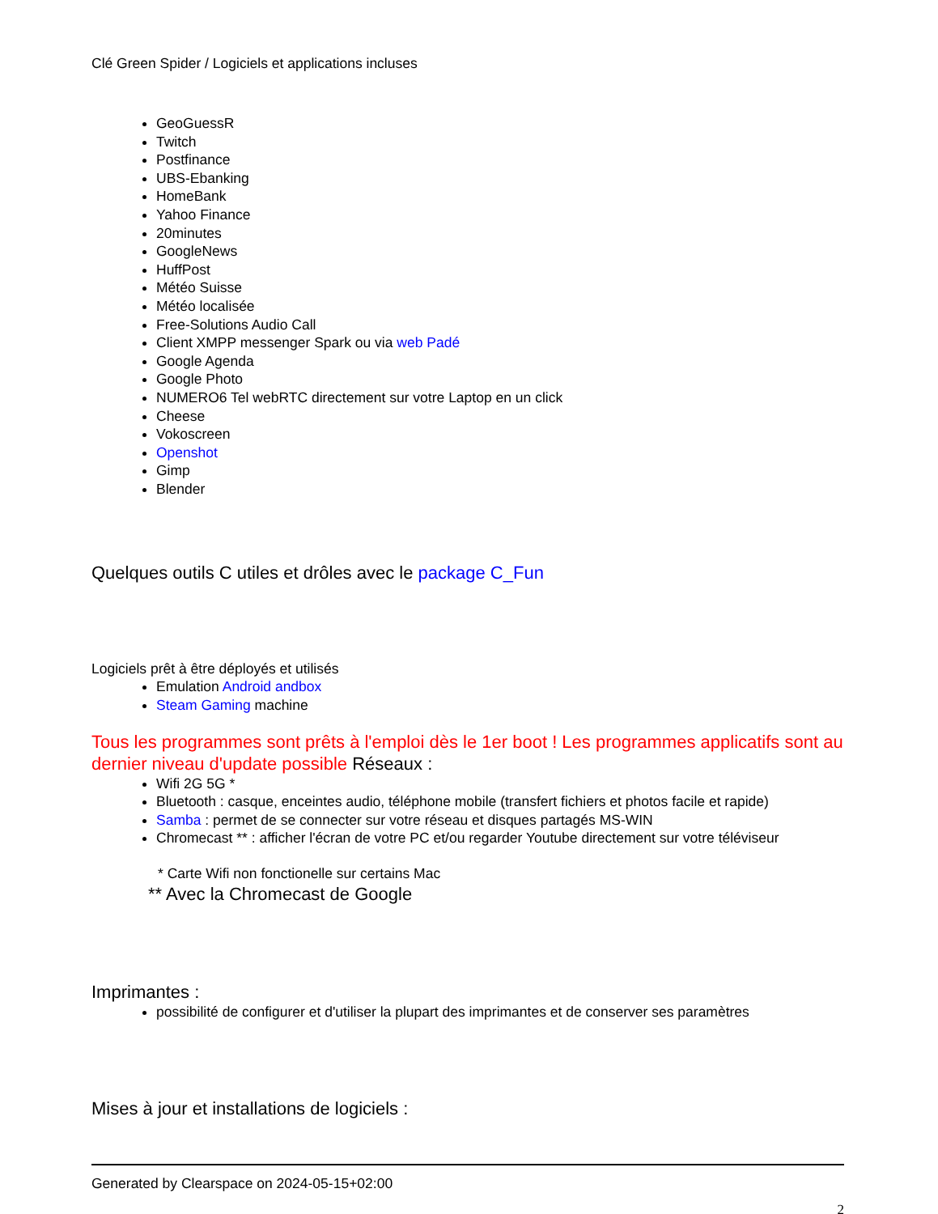Clé Green Spider / Logiciels et applications incluses
GeoGuessR
Twitch
Postfinance
UBS-Ebanking
HomeBank
Yahoo Finance
20minutes
GoogleNews
HuffPost
Météo Suisse
Météo localisée
Free-Solutions Audio Call
Client XMPP messenger Spark ou via web Padé
Google Agenda
Google Photo
NUMERO6 Tel webRTC directement sur votre Laptop en un click
Cheese
Vokoscreen
Openshot
Gimp
Blender
Quelques outils C utiles et drôles avec le package C_Fun
Logiciels prêt à être déployés et utilisés
Emulation Android andbox
Steam Gaming machine
Tous les programmes sont prêts à l'emploi dès le 1er boot ! Les programmes applicatifs sont au dernier niveau d'update possible Réseaux :
Wifi 2G 5G *
Bluetooth : casque, enceintes audio, téléphone mobile (transfert fichiers et photos facile et rapide)
Samba : permet de se connecter sur votre réseau et disques partagés MS-WIN
Chromecast ** : afficher l'écran de votre PC et/ou regarder Youtube directement sur votre téléviseur
* Carte Wifi non fonctionelle sur certains Mac
** Avec la Chromecast de Google
Imprimantes :
possibilité de configurer et d'utiliser la plupart des imprimantes et de conserver ses paramètres
Mises à jour et installations de logiciels :
Generated by Clearspace on 2024-05-15+02:00
2